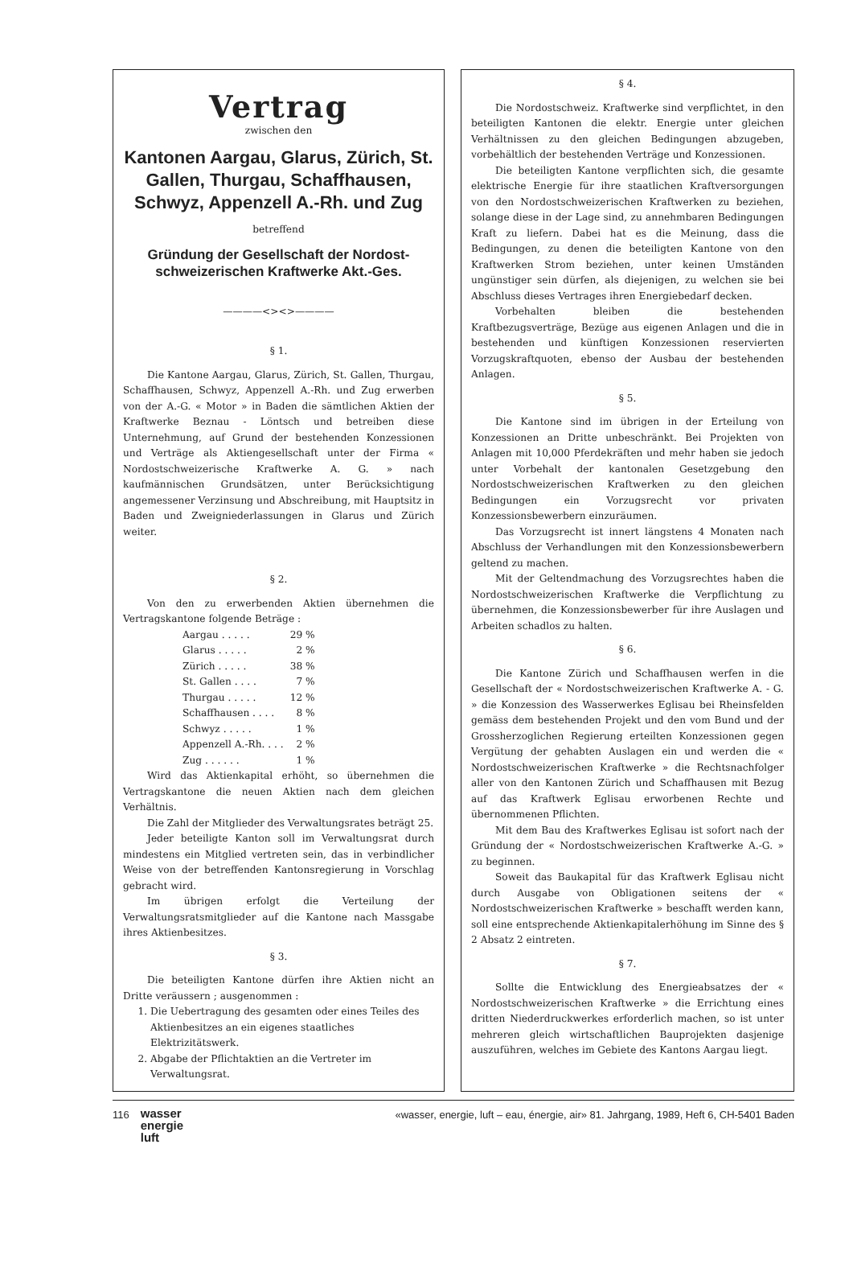Vertrag
zwischen den
Kantonen Aargau, Glarus, Zürich, St. Gallen, Thurgau, Schaffhausen, Schwyz, Appenzell A.-Rh. und Zug
betreffend
Gründung der Gesellschaft der Nordost-schweizerischen Kraftwerke Akt.-Ges.
————<><>————
§ 1.
Die Kantone Aargau, Glarus, Zürich, St. Gallen, Thurgau, Schaffhausen, Schwyz, Appenzell A.-Rh. und Zug erwerben von der A.-G. « Motor » in Baden die sämtlichen Aktien der Kraftwerke Beznau - Löntsch und betreiben diese Unternehmung, auf Grund der bestehenden Konzessionen und Verträge als Aktiengesellschaft unter der Firma « Nordostschweizerische Kraftwerke A. G. » nach kaufmännischen Grundsätzen, unter Berücksichtigung angemessener Verzinsung und Abschreibung, mit Hauptsitz in Baden und Zweigniederlassungen in Glarus und Zürich weiter.
§ 2.
Von den zu erwerbenden Aktien übernehmen die Vertragskantone folgende Beträge :
| Aargau . . . . . | 29 % |
| Glarus . . . . . | 2 % |
| Zürich . . . . . | 38 % |
| St. Gallen . . . . | 7 % |
| Thurgau . . . . . | 12 % |
| Schaffhausen . . . . | 8 % |
| Schwyz . . . . . | 1 % |
| Appenzell A.-Rh. . . . | 2 % |
| Zug . . . . . . | 1 % |
Wird das Aktienkapital erhöht, so übernehmen die Vertragskantone die neuen Aktien nach dem gleichen Verhältnis.
Die Zahl der Mitglieder des Verwaltungsrates beträgt 25.
Jeder beteiligte Kanton soll im Verwaltungsrat durch mindestens ein Mitglied vertreten sein, das in verbindlicher Weise von der betreffenden Kantonsregierung in Vorschlag gebracht wird.
Im übrigen erfolgt die Verteilung der Verwaltungsratsmitglieder auf die Kantone nach Massgabe ihres Aktienbesitzes.
§ 3.
Die beteiligten Kantone dürfen ihre Aktien nicht an Dritte veräussern ; ausgenommen :
1. Die Uebertragung des gesamten oder eines Teiles des Aktienbesitzes an ein eigenes staatliches Elektrizitätswerk.
2. Abgabe der Pflichtaktien an die Vertreter im Verwaltungsrat.
§ 4.
Die Nordostschweiz. Kraftwerke sind verpflichtet, in den beteiligten Kantonen die elektr. Energie unter gleichen Verhältnissen zu den gleichen Bedingungen abzugeben, vorbehältlich der bestehenden Verträge und Konzessionen.
Die beteiligten Kantone verpflichten sich, die gesamte elektrische Energie für ihre staatlichen Kraftversorgungen von den Nordostschweizerischen Kraftwerken zu beziehen, solange diese in der Lage sind, zu annehmbaren Bedingungen Kraft zu liefern. Dabei hat es die Meinung, dass die Bedingungen, zu denen die beteiligten Kantone von den Kraftwerken Strom beziehen, unter keinen Umständen ungünstiger sein dürfen, als diejenigen, zu welchen sie bei Abschluss dieses Vertrages ihren Energiebedarf decken.
Vorbehalten bleiben die bestehenden Kraftbezugsverträge, Bezüge aus eigenen Anlagen und die in bestehenden und künftigen Konzessionen reservierten Vorzugskraftquoten, ebenso der Ausbau der bestehenden Anlagen.
§ 5.
Die Kantone sind im übrigen in der Erteilung von Konzessionen an Dritte unbeschränkt. Bei Projekten von Anlagen mit 10,000 Pferdekräften und mehr haben sie jedoch unter Vorbehalt der kantonalen Gesetzgebung den Nordostschweizerischen Kraftwerken zu den gleichen Bedingungen ein Vorzugsrecht vor privaten Konzessionsbewerbern einzuräumen.
Das Vorzugsrecht ist innert längstens 4 Monaten nach Abschluss der Verhandlungen mit den Konzessionsbewerbern geltend zu machen.
Mit der Geltendmachung des Vorzugsrechtes haben die Nordostschweizerischen Kraftwerke die Verpflichtung zu übernehmen, die Konzessionsbewerber für ihre Auslagen und Arbeiten schadlos zu halten.
§ 6.
Die Kantone Zürich und Schaffhausen werfen in die Gesellschaft der « Nordostschweizerischen Kraftwerke A. - G. » die Konzession des Wasserwerkes Eglisau bei Rheinsfelden gemäss dem bestehenden Projekt und den vom Bund und der Grossherzoglichen Regierung erteilten Konzessionen gegen Vergütung der gehabten Auslagen ein und werden die « Nordostschweizerischen Kraftwerke » die Rechtsnachfolger aller von den Kantonen Zürich und Schaffhausen mit Bezug auf das Kraftwerk Eglisau erworbenen Rechte und übernommenen Pflichten.
Mit dem Bau des Kraftwerkes Eglisau ist sofort nach der Gründung der « Nordostschweizerischen Kraftwerke A.-G. » zu beginnen.
Soweit das Baukapital für das Kraftwerk Eglisau nicht durch Ausgabe von Obligationen seitens der « Nordostschweizerischen Kraftwerke » beschafft werden kann, soll eine entsprechende Aktienkapitalerhöhung im Sinne des § 2 Absatz 2 eintreten.
§ 7.
Sollte die Entwicklung des Energieabsatzes der « Nordostschweizerischen Kraftwerke » die Errichtung eines dritten Niederdruckwerkes erforderlich machen, so ist unter mehreren gleich wirtschaftlichen Bauprojekten dasjenige auszuführen, welches im Gebiete des Kantons Aargau liegt.
116 wasser
energie
luft
«wasser, energie, luft – eau, énergie, air» 81. Jahrgang, 1989, Heft 6, CH-5401 Baden